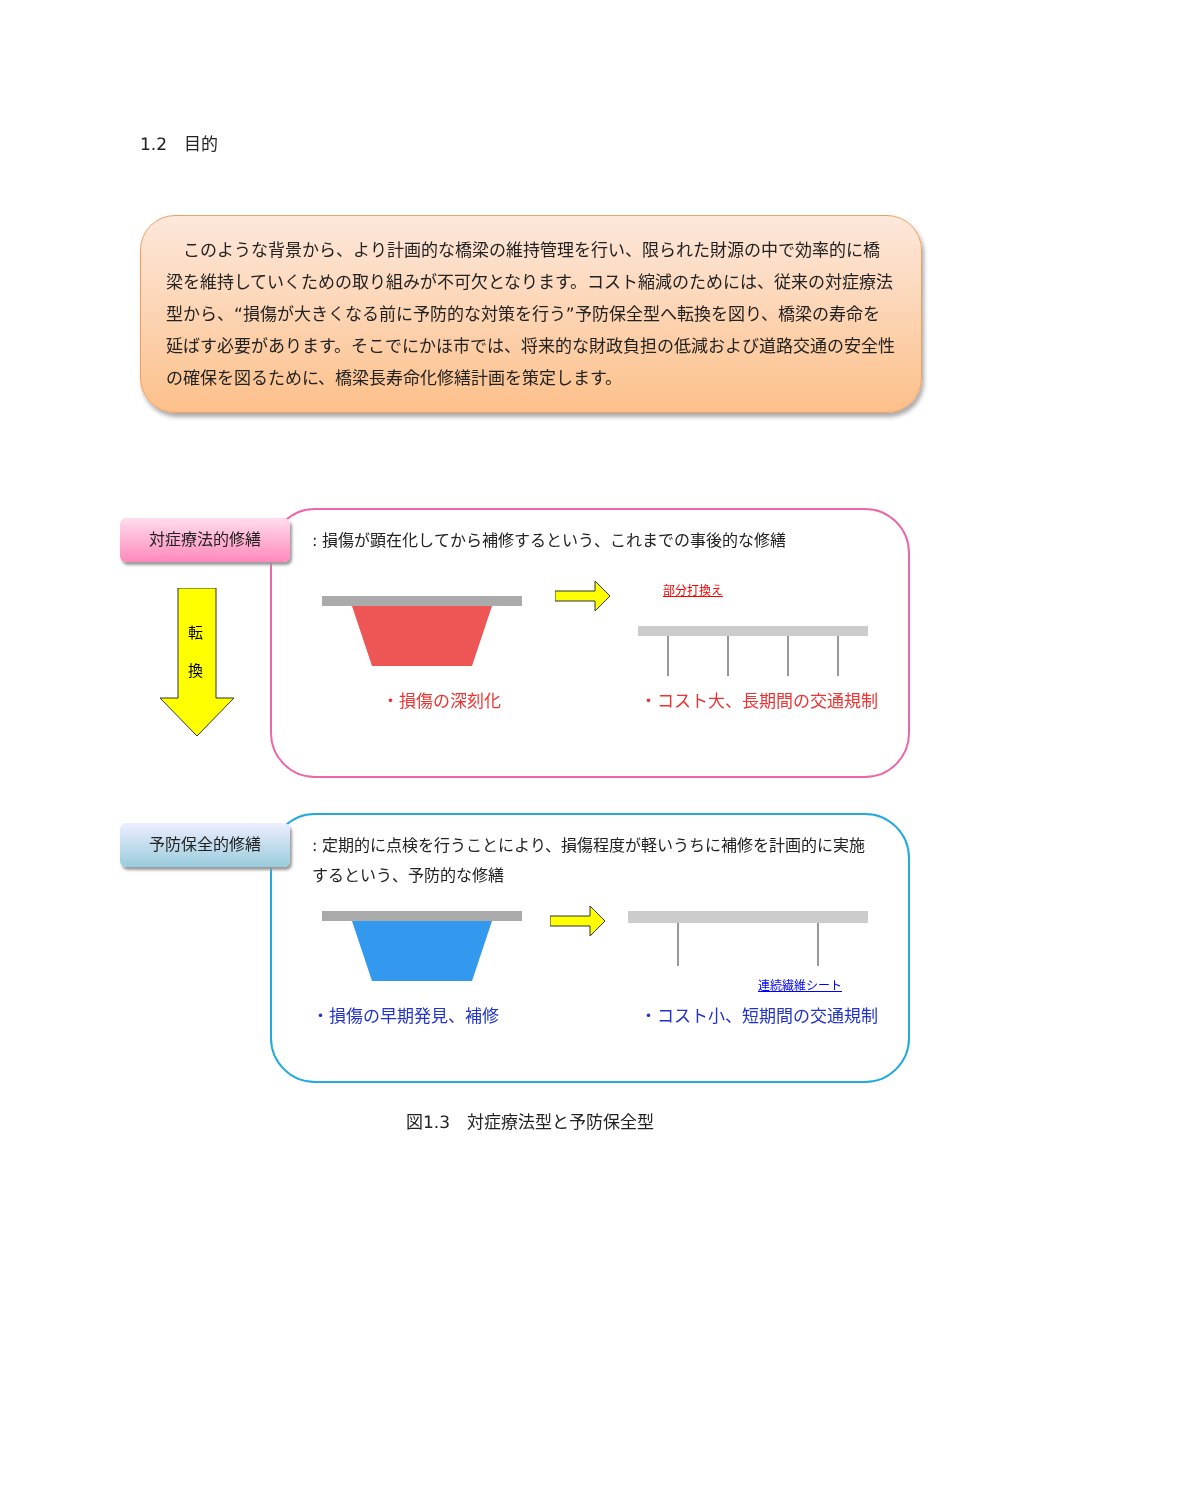1.2　目的
　このような背景から、より計画的な橋梁の維持管理を行い、限られた財源の中で効率的に橋梁を維持していくための取り組みが不可欠となります。コスト縮減のためには、従来の対症療法型から、“損傷が大きくなる前に予防的な対策を行う”予防保全型へ転換を図り、橋梁の寿命を延ばす必要があります。そこでにかほ市では、将来的な財政負担の低減および道路交通の安全性の確保を図るために、橋梁長寿命化修繕計画を策定します。
対症療法的修繕
: 損傷が顕在化してから補修するという、これまでの事後的な修繕
部分打換え
・損傷の深刻化 ・コスト大、長期間の交通規制
転
換
予防保全的修繕
: 定期的に点検を行うことにより、損傷程度が軽いうちに補修を計画的に実施するという、予防的な修繕
連続繊維シート
・損傷の早期発見、補修 ・コスト小、短期間の交通規制
図1.3　対症療法型と予防保全型